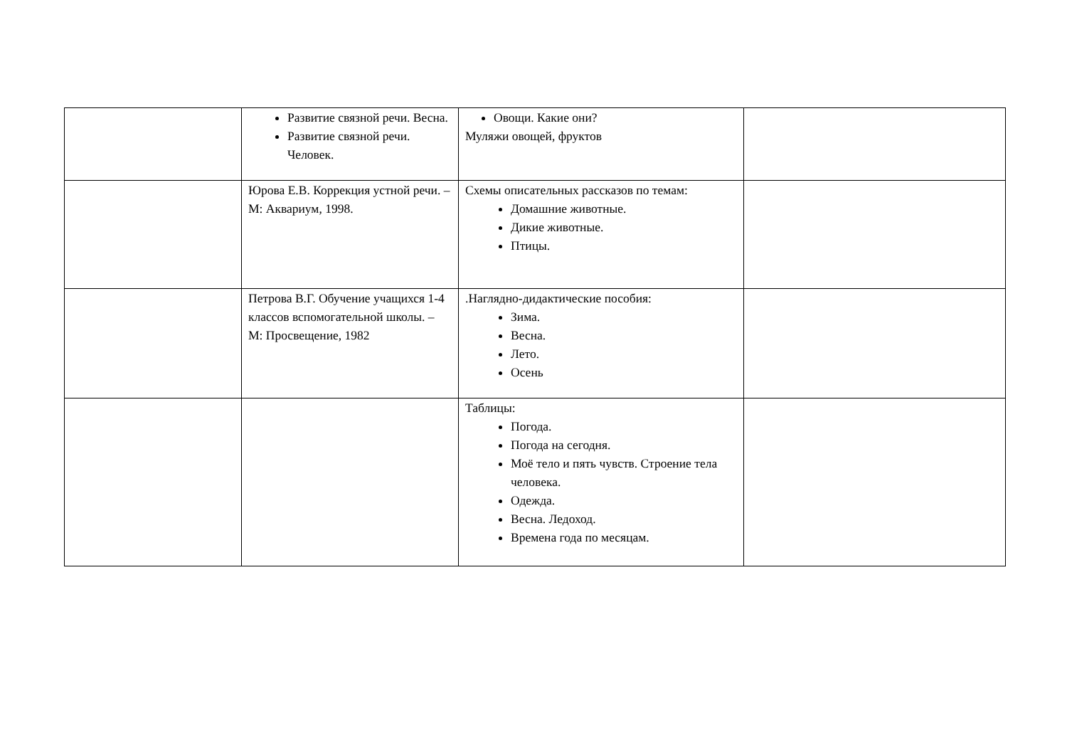| | Развитие связной речи. Весна. Развитие связной речи. Человек. | Овощи. Какие они? Муляжи овощей, фруктов | |
| | Юрова Е.В. Коррекция устной речи. – М: Аквариум, 1998. | Схемы описательных рассказов по темам: Домашние животные. Дикие животные. Птицы. | |
| | Петрова В.Г. Обучение учащихся 1-4 классов вспомогательной школы. – М: Просвещение, 1982 | .Наглядно-дидактические пособия: Зима. Весна. Лето. Осень | |
| | | Таблицы: Погода. Погода на сегодня. Моё тело и пять чувств. Строение тела человека. Одежда. Весна. Ледоход. Времена года по месяцам. | |